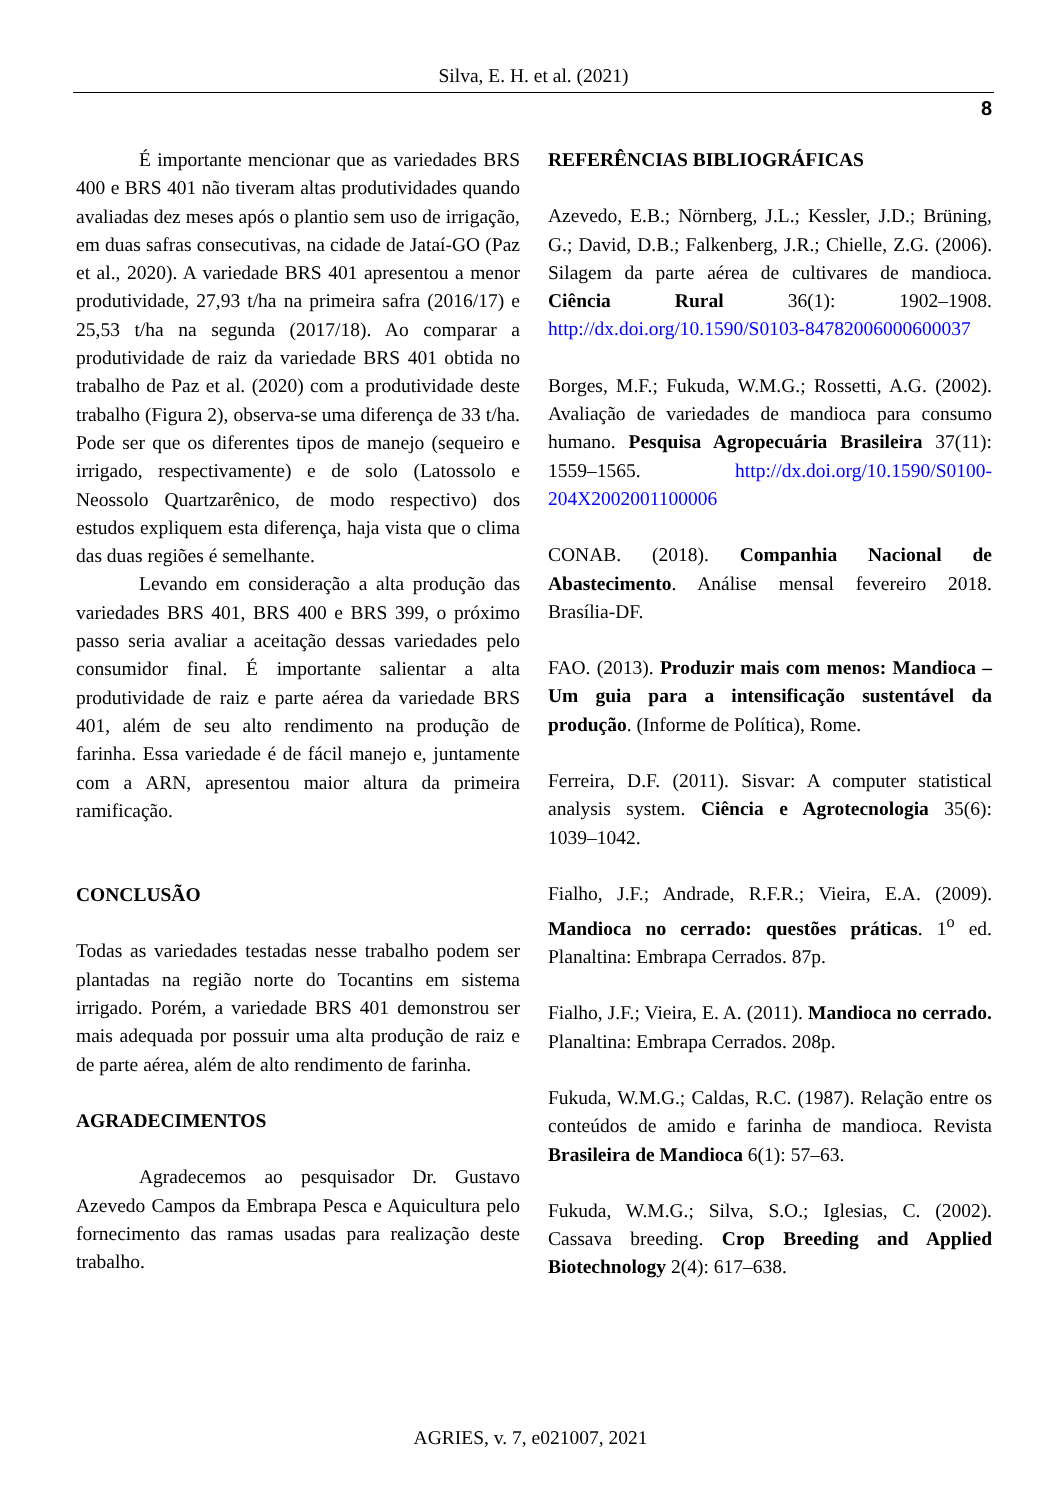Silva, E. H. et al. (2021)
8
É importante mencionar que as variedades BRS 400 e BRS 401 não tiveram altas produtividades quando avaliadas dez meses após o plantio sem uso de irrigação, em duas safras consecutivas, na cidade de Jataí-GO (Paz et al., 2020). A variedade BRS 401 apresentou a menor produtividade, 27,93 t/ha na primeira safra (2016/17) e 25,53 t/ha na segunda (2017/18). Ao comparar a produtividade de raiz da variedade BRS 401 obtida no trabalho de Paz et al. (2020) com a produtividade deste trabalho (Figura 2), observa-se uma diferença de 33 t/ha. Pode ser que os diferentes tipos de manejo (sequeiro e irrigado, respectivamente) e de solo (Latossolo e Neossolo Quartzarênico, de modo respectivo) dos estudos expliquem esta diferença, haja vista que o clima das duas regiões é semelhante.
Levando em consideração a alta produção das variedades BRS 401, BRS 400 e BRS 399, o próximo passo seria avaliar a aceitação dessas variedades pelo consumidor final. É importante salientar a alta produtividade de raiz e parte aérea da variedade BRS 401, além de seu alto rendimento na produção de farinha. Essa variedade é de fácil manejo e, juntamente com a ARN, apresentou maior altura da primeira ramificação.
CONCLUSÃO
Todas as variedades testadas nesse trabalho podem ser plantadas na região norte do Tocantins em sistema irrigado. Porém, a variedade BRS 401 demonstrou ser mais adequada por possuir uma alta produção de raiz e de parte aérea, além de alto rendimento de farinha.
AGRADECIMENTOS
Agradecemos ao pesquisador Dr. Gustavo Azevedo Campos da Embrapa Pesca e Aquicultura pelo fornecimento das ramas usadas para realização deste trabalho.
REFERÊNCIAS BIBLIOGRÁFICAS
Azevedo, E.B.; Nörnberg, J.L.; Kessler, J.D.; Brüning, G.; David, D.B.; Falkenberg, J.R.; Chielle, Z.G. (2006). Silagem da parte aérea de cultivares de mandioca. Ciência Rural 36(1): 1902–1908. http://dx.doi.org/10.1590/S0103-84782006000600037
Borges, M.F.; Fukuda, W.M.G.; Rossetti, A.G. (2002). Avaliação de variedades de mandioca para consumo humano. Pesquisa Agropecuária Brasileira 37(11): 1559–1565. http://dx.doi.org/10.1590/S0100-204X2002001100006
CONAB. (2018). Companhia Nacional de Abastecimento. Análise mensal fevereiro 2018. Brasília-DF.
FAO. (2013). Produzir mais com menos: Mandioca – Um guia para a intensificação sustentável da produção. (Informe de Política), Rome.
Ferreira, D.F. (2011). Sisvar: A computer statistical analysis system. Ciência e Agrotecnologia 35(6): 1039–1042.
Fialho, J.F.; Andrade, R.F.R.; Vieira, E.A. (2009). Mandioca no cerrado: questões práticas. 1<sup>o</sup> ed. Planaltina: Embrapa Cerrados. 87p.
Fialho, J.F.; Vieira, E. A. (2011). Mandioca no cerrado. Planaltina: Embrapa Cerrados. 208p.
Fukuda, W.M.G.; Caldas, R.C. (1987). Relação entre os conteúdos de amido e farinha de mandioca. Revista Brasileira de Mandioca 6(1): 57–63.
Fukuda, W.M.G.; Silva, S.O.; Iglesias, C. (2002). Cassava breeding. Crop Breeding and Applied Biotechnology 2(4): 617–638.
AGRIES, v. 7, e021007, 2021